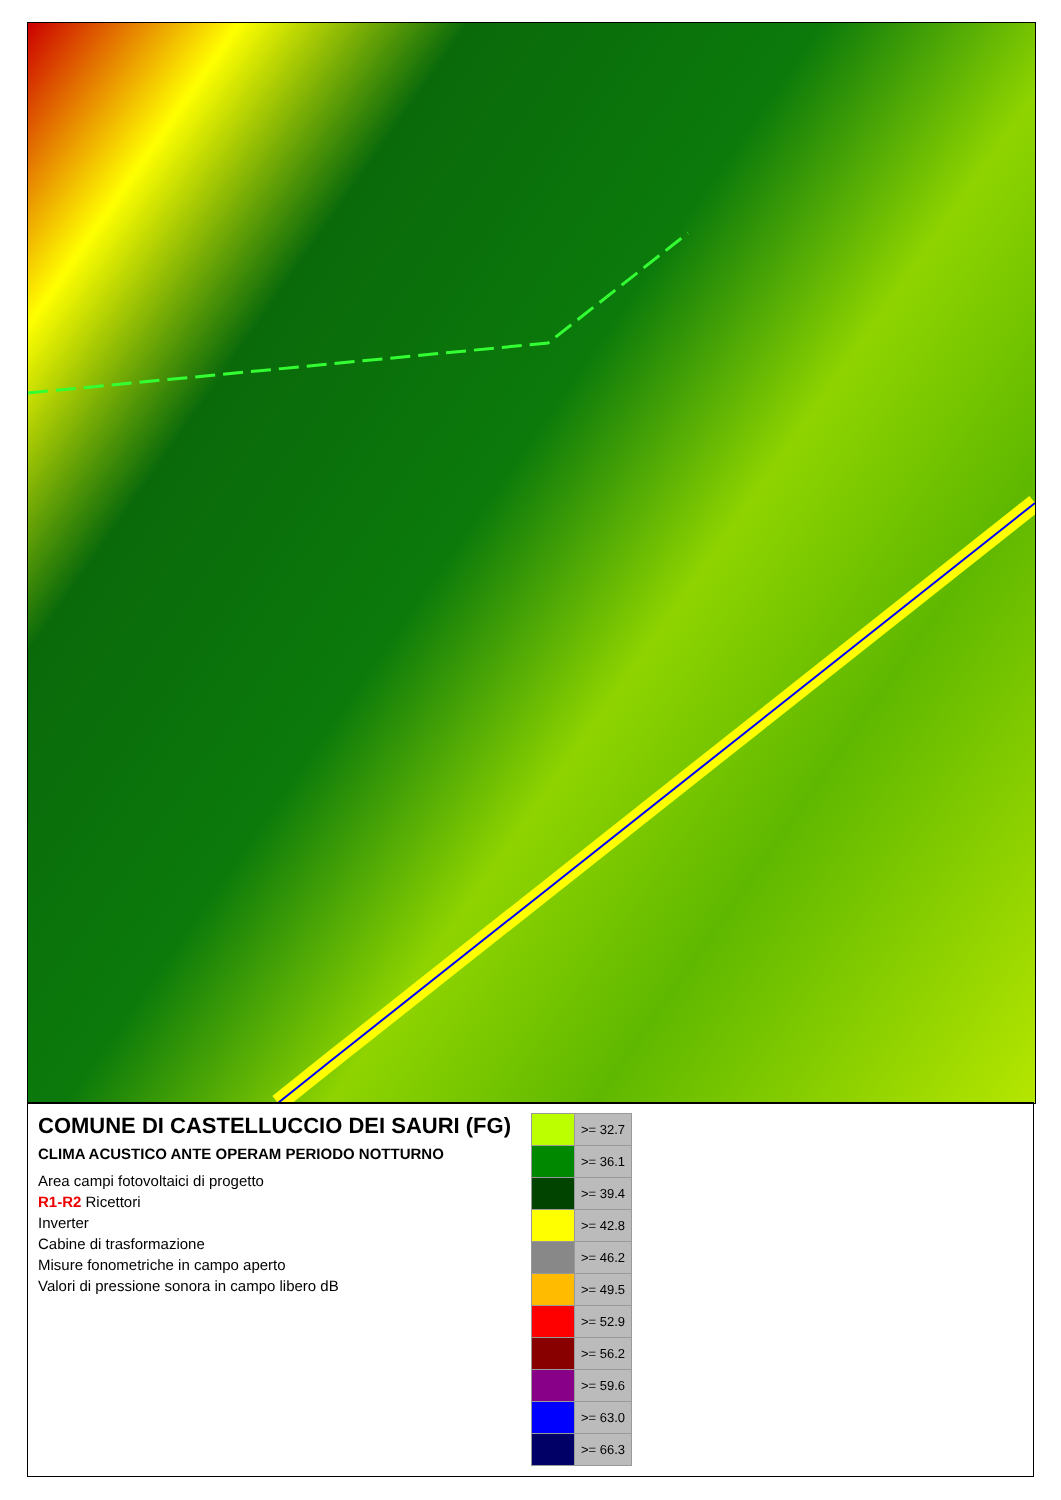COMUNE DI CASTELLUCCIO DEI SAURI (FG)
CLIMA ACUSTICO ANTE OPERAM PERIODO NOTTURNO
Area campi fotovoltaici di progetto
R1-R2 Ricettori
Inverter
Cabine di trasformazione
Misure fonometriche in campo aperto
Valori di pressione sonora in campo libero dB
| | >= 32.7 |
| | >= 36.1 |
| | >= 39.4 |
| | >= 42.8 |
| | >= 46.2 |
| | >= 49.5 |
| | >= 52.9 |
| | >= 56.2 |
| | >= 59.6 |
| | >= 63.0 |
| | >= 66.3 |